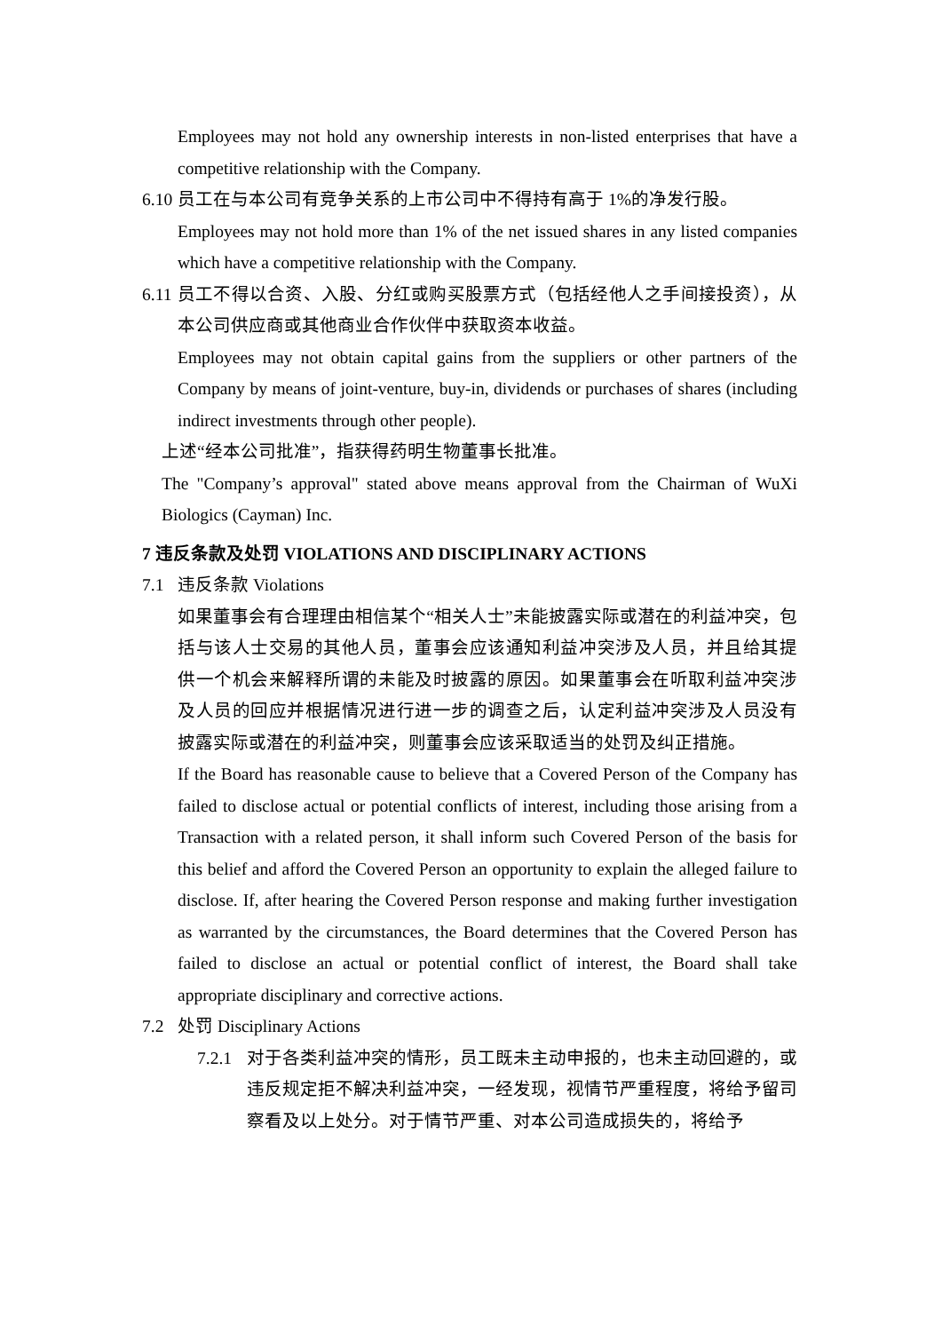Employees may not hold any ownership interests in non-listed enterprises that have a competitive relationship with the Company.
6.10
员工在与本公司有竞争关系的上市公司中不得持有高于 1%的净发行股。
Employees may not hold more than 1% of the net issued shares in any listed companies which have a competitive relationship with the Company.
6.11
员工不得以合资、入股、分红或购买股票方式（包括经他人之手间接投资），从本公司供应商或其他商业合作伙伴中获取资本收益。
Employees may not obtain capital gains from the suppliers or other partners of the Company by means of joint-venture, buy-in, dividends or purchases of shares (including indirect investments through other people).
上述“经本公司批准”，指获得药明生物董事长批准。
The "Company’s approval" stated above means approval from the Chairman of WuXi Biologics (Cayman) Inc.
7 违反条款及处罚 VIOLATIONS AND DISCIPLINARY ACTIONS
7.1 违反条款 Violations
如果董事会有合理理由相信某个“相关人士”未能披露实际或潜在的利益冲突，包括与该人士交易的其他人员，董事会应该通知利益冲突涉及人员，并且给其提供一个机会来解释所谓的未能及时披露的原因。如果董事会在听取利益冲突涉及人员的回应并根据情况进行进一步的调查之后，认定利益冲突涉及人员没有披露实际或潜在的利益冲突，则董事会应该采取适当的处罚及纠正措施。
If the Board has reasonable cause to believe that a Covered Person of the Company has failed to disclose actual or potential conflicts of interest, including those arising from a Transaction with a related person, it shall inform such Covered Person of the basis for this belief and afford the Covered Person an opportunity to explain the alleged failure to disclose. If, after hearing the Covered Person response and making further investigation as warranted by the circumstances, the Board determines that the Covered Person has failed to disclose an actual or potential conflict of interest, the Board shall take appropriate disciplinary and corrective actions.
7.2 处罚 Disciplinary Actions
7.2.1
对于各类利益冲突的情形，员工既未主动申报的，也未主动回避的，或违反规定拒不解决利益冲突，一经发现，视情节严重程度，将给予留司察看及以上处分。对于情节严重、对本公司造成损失的，将给予